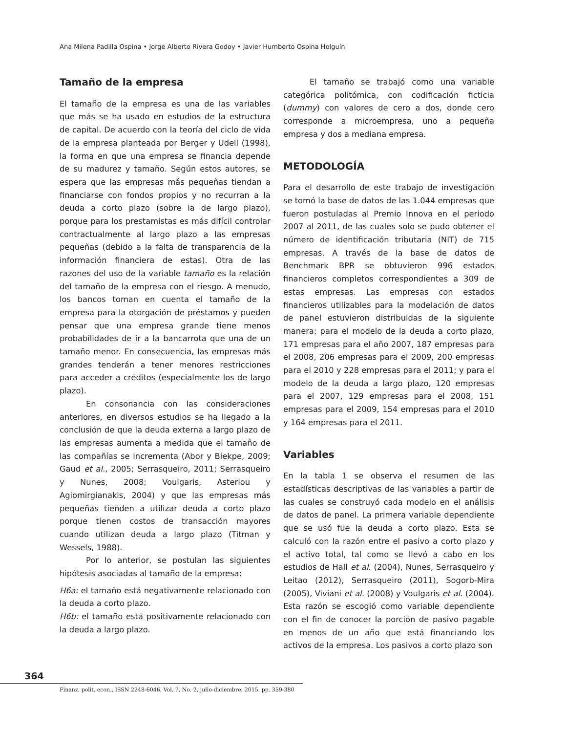Ana Milena Padilla Ospina • Jorge Alberto Rivera Godoy • Javier Humberto Ospina Holguín
Tamaño de la empresa
El tamaño de la empresa es una de las variables que más se ha usado en estudios de la estructura de capital. De acuerdo con la teoría del ciclo de vida de la empresa planteada por Berger y Udell (1998), la forma en que una empresa se financia depende de su madurez y tamaño. Según estos autores, se espera que las empresas más pequeñas tiendan a financiarse con fondos propios y no recurran a la deuda a corto plazo (sobre la de largo plazo), porque para los prestamistas es más difícil controlar contractualmente al largo plazo a las empresas pequeñas (debido a la falta de transparencia de la información financiera de estas). Otra de las razones del uso de la variable tamaño es la relación del tamaño de la empresa con el riesgo. A menudo, los bancos toman en cuenta el tamaño de la empresa para la otorgación de préstamos y pueden pensar que una empresa grande tiene menos probabilidades de ir a la bancarrota que una de un tamaño menor. En consecuencia, las empresas más grandes tenderán a tener menores restricciones para acceder a créditos (especialmente los de largo plazo).
En consonancia con las consideraciones anteriores, en diversos estudios se ha llegado a la conclusión de que la deuda externa a largo plazo de las empresas aumenta a medida que el tamaño de las compañías se incrementa (Abor y Biekpe, 2009; Gaud et al., 2005; Serrasqueiro, 2011; Serrasqueiro y Nunes, 2008; Voulgaris, Asteriou y Agiomirgianakis, 2004) y que las empresas más pequeñas tienden a utilizar deuda a corto plazo porque tienen costos de transacción mayores cuando utilizan deuda a largo plazo (Titman y Wessels, 1988).
Por lo anterior, se postulan las siguientes hipótesis asociadas al tamaño de la empresa:
H6a: el tamaño está negativamente relacionado con la deuda a corto plazo.
H6b: el tamaño está positivamente relacionado con la deuda a largo plazo.
El tamaño se trabajó como una variable categórica politómica, con codificación ficticia (dummy) con valores de cero a dos, donde cero corresponde a microempresa, uno a pequeña empresa y dos a mediana empresa.
METODOLOGÍA
Para el desarrollo de este trabajo de investigación se tomó la base de datos de las 1.044 empresas que fueron postuladas al Premio Innova en el periodo 2007 al 2011, de las cuales solo se pudo obtener el número de identificación tributaria (NIT) de 715 empresas. A través de la base de datos de Benchmark BPR se obtuvieron 996 estados financieros completos correspondientes a 309 de estas empresas. Las empresas con estados financieros utilizables para la modelación de datos de panel estuvieron distribuidas de la siguiente manera: para el modelo de la deuda a corto plazo, 171 empresas para el año 2007, 187 empresas para el 2008, 206 empresas para el 2009, 200 empresas para el 2010 y 228 empresas para el 2011; y para el modelo de la deuda a largo plazo, 120 empresas para el 2007, 129 empresas para el 2008, 151 empresas para el 2009, 154 empresas para el 2010 y 164 empresas para el 2011.
Variables
En la tabla 1 se observa el resumen de las estadísticas descriptivas de las variables a partir de las cuales se construyó cada modelo en el análisis de datos de panel. La primera variable dependiente que se usó fue la deuda a corto plazo. Esta se calculó con la razón entre el pasivo a corto plazo y el activo total, tal como se llevó a cabo en los estudios de Hall et al. (2004), Nunes, Serrasqueiro y Leitao (2012), Serrasqueiro (2011), Sogorb-Mira (2005), Viviani et al. (2008) y Voulgaris et al. (2004). Esta razón se escogió como variable dependiente con el fin de conocer la porción de pasivo pagable en menos de un año que está financiando los activos de la empresa. Los pasivos a corto plazo son
364
Finanz. polit. econ., ISSN 2248-6046, Vol. 7, No. 2, julio-diciembre, 2015, pp. 359-380